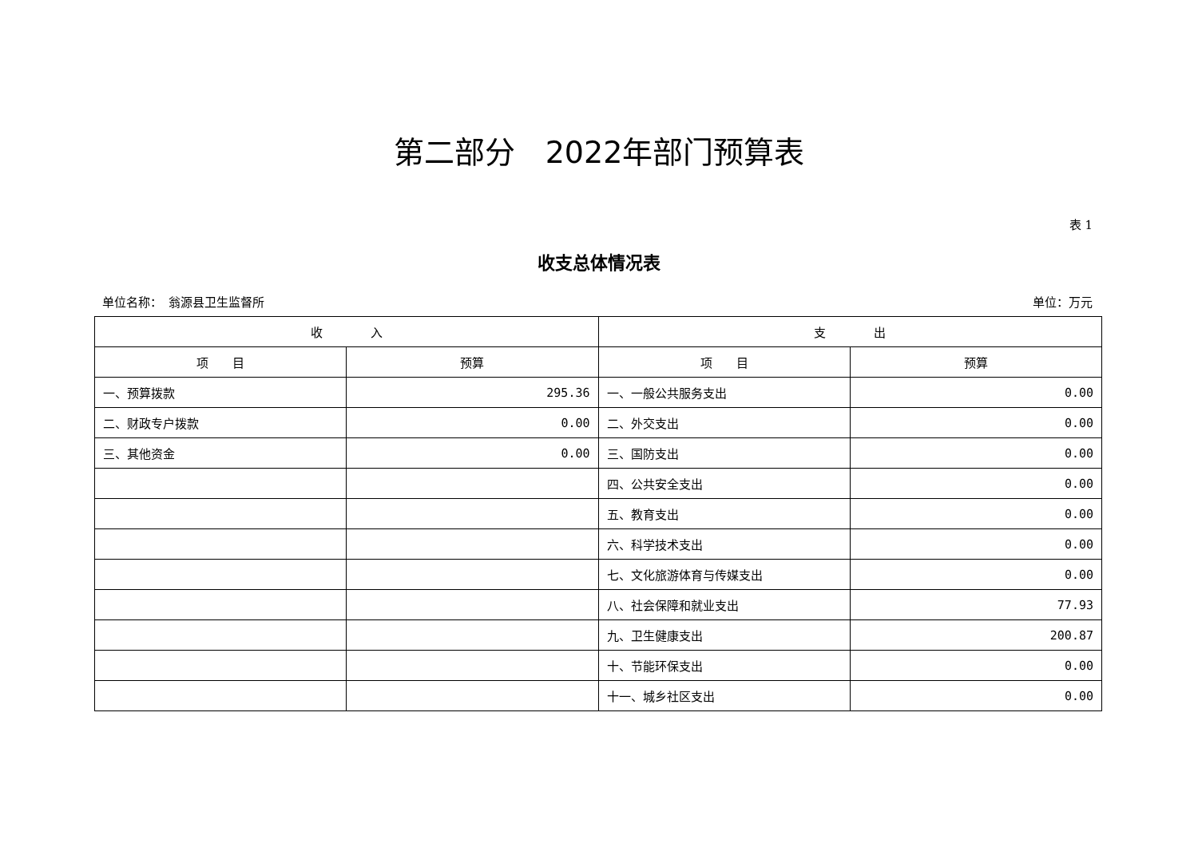第二部分　2022年部门预算表
表 1
收支总体情况表
单位名称：　翁源县卫生监督所 单位：万元
| 收 入 | | 支 出 | |
| --- | --- | --- | --- |
| 项 目 | 预算 | 项 目 | 预算 |
| 一、预算拨款 | 295.36 | 一、一般公共服务支出 | 0.00 |
| 二、财政专户拨款 | 0.00 | 二、外交支出 | 0.00 |
| 三、其他资金 | 0.00 | 三、国防支出 | 0.00 |
| | | 四、公共安全支出 | 0.00 |
| | | 五、教育支出 | 0.00 |
| | | 六、科学技术支出 | 0.00 |
| | | 七、文化旅游体育与传媒支出 | 0.00 |
| | | 八、社会保障和就业支出 | 77.93 |
| | | 九、卫生健康支出 | 200.87 |
| | | 十、节能环保支出 | 0.00 |
| | | 十一、城乡社区支出 | 0.00 |